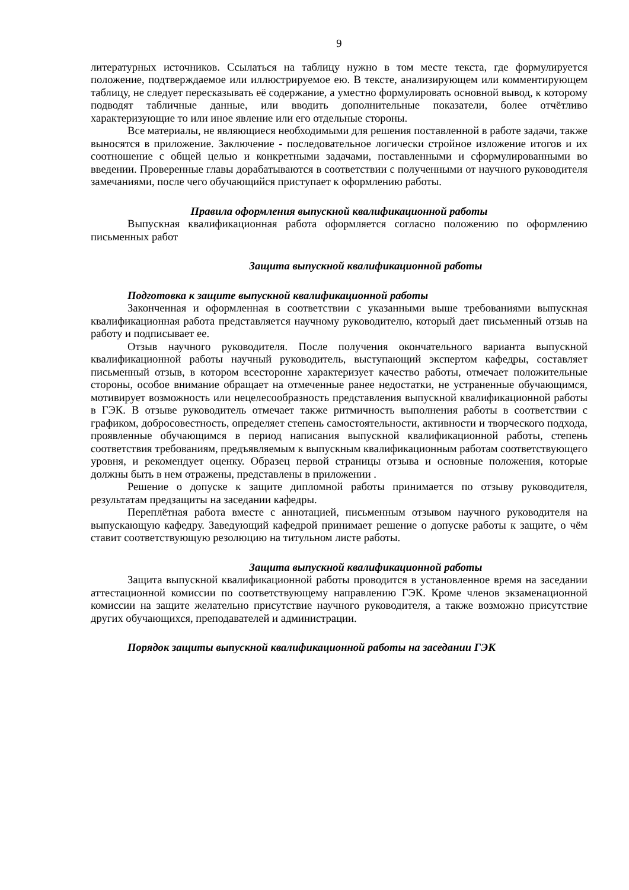9
литературных источников. Ссылаться на таблицу нужно в том месте текста, где формулируется положение, подтверждаемое или иллюстрируемое ею. В тексте, анализирующем или комментирующем таблицу, не следует пересказывать её содержание, а уместно формулировать основной вывод, к которому подводят табличные данные, или вводить дополнительные показатели, более отчётливо характеризующие то или иное явление или его отдельные стороны.
Все материалы, не являющиеся необходимыми для решения поставленной в работе задачи, также выносятся в приложение. Заключение - последовательное логически стройное изложение итогов и их соотношение с общей целью и конкретными задачами, поставленными и сформулированными во введении. Проверенные главы дорабатываются в соответствии с полученными от научного руководителя замечаниями, после чего обучающийся приступает к оформлению работы.
Правила оформления выпускной квалификационной работы
Выпускная квалификационная работа оформляется согласно положению по оформлению письменных работ
Защита выпускной квалификационной работы
Подготовка к защите выпускной квалификационной работы
Законченная и оформленная в соответствии с указанными выше требованиями выпускная квалификационная работа представляется научному руководителю, который дает письменный отзыв на работу и подписывает ее.
Отзыв научного руководителя. После получения окончательного варианта выпускной квалификационной работы научный руководитель, выступающий экспертом кафедры, составляет письменный отзыв, в котором всесторонне характеризует качество работы, отмечает положительные стороны, особое внимание обращает на отмеченные ранее недостатки, не устраненные обучающимся, мотивирует возможность или нецелесообразность представления выпускной квалификационной работы в ГЭК. В отзыве руководитель отмечает также ритмичность выполнения работы в соответствии с графиком, добросовестность, определяет степень самостоятельности, активности и творческого подхода, проявленные обучающимся в период написания выпускной квалификационной работы, степень соответствия требованиям, предъявляемым к выпускным квалификационным работам соответствующего уровня, и рекомендует оценку. Образец первой страницы отзыва и основные положения, которые должны быть в нем отражены, представлены в приложении .
Решение о допуске к защите дипломной работы принимается по отзыву руководителя, результатам предзащиты на заседании кафедры.
Переплётная работа вместе с аннотацией, письменным отзывом научного руководителя на выпускающую кафедру. Заведующий кафедрой принимает решение о допуске работы к защите, о чём ставит соответствующую резолюцию на титульном листе работы.
Защита выпускной квалификационной работы
Защита выпускной квалификационной работы проводится в установленное время на заседании аттестационной комиссии по соответствующему направлению ГЭК. Кроме членов экзаменационной комиссии на защите желательно присутствие научного руководителя, а также возможно присутствие других обучающихся, преподавателей и администрации.
Порядок защиты выпускной квалификационной работы на заседании ГЭК